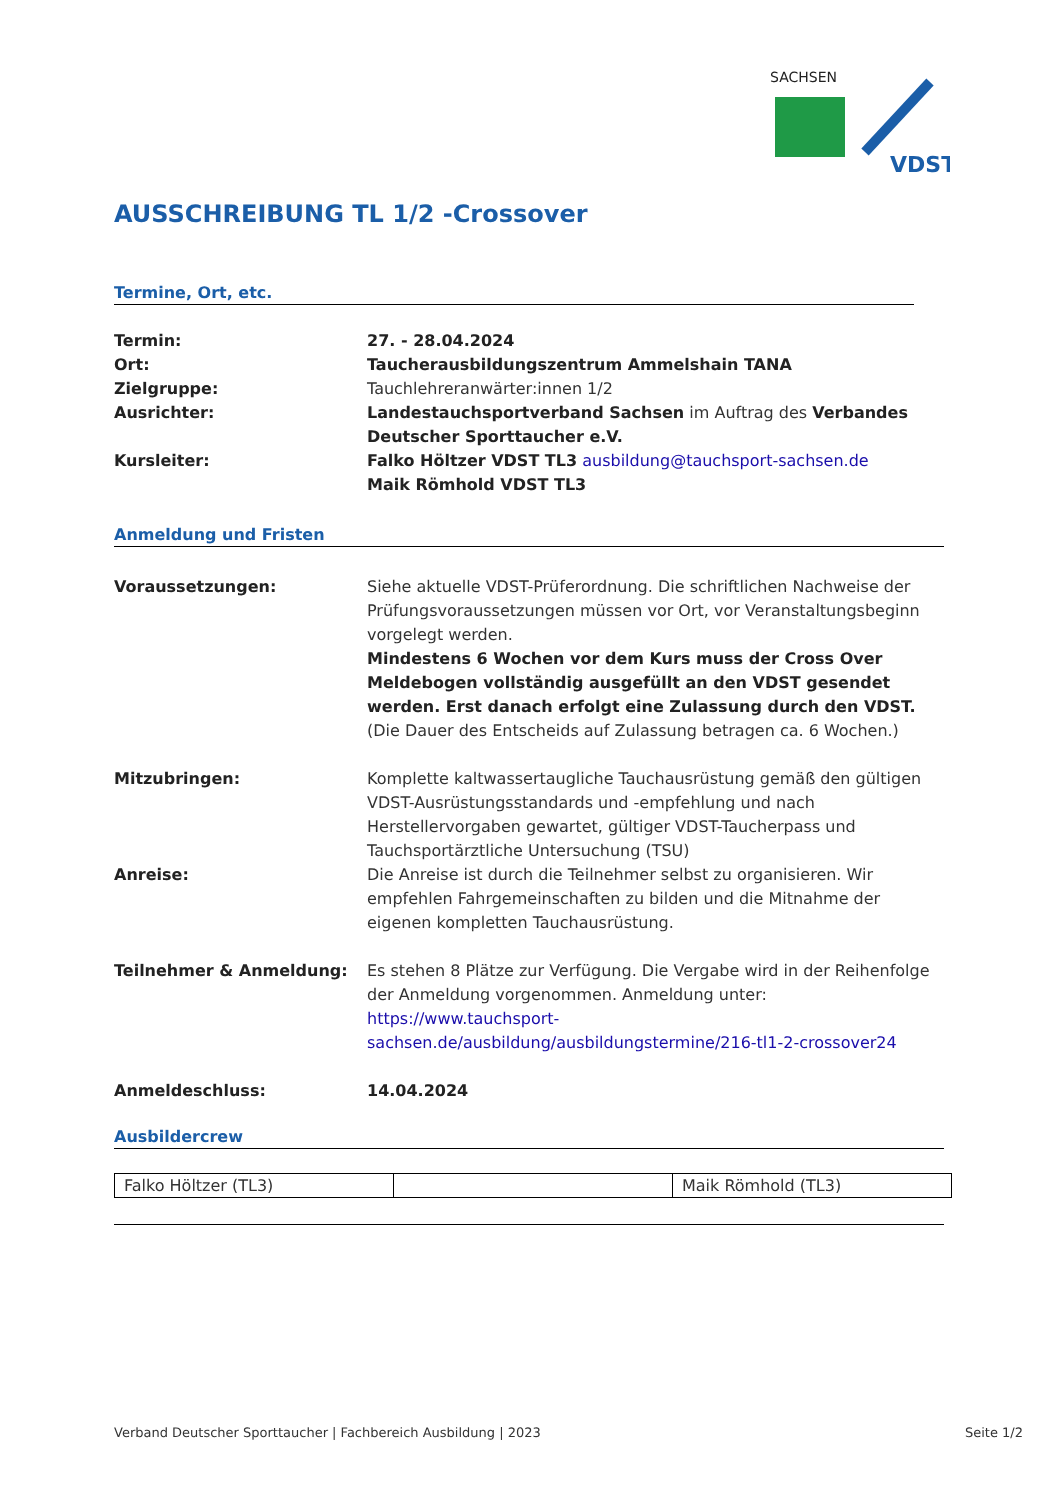SACHSEN
VDST
AUSSCHREIBUNG TL 1/2 -Crossover
Termine, Ort, etc.
Termin: 27. - 28.04.2024
Ort: Taucherausbildungszentrum Ammelshain TANA
Zielgruppe: Tauchlehreranwärter:innen 1/2
Ausrichter: Landestauchsportverband Sachsen im Auftrag des Verbandes Deutscher Sporttaucher e.V.
Kursleiter: Falko Höltzer VDST TL3 ausbildung@tauchsport-sachsen.de
Maik Römhold VDST TL3
Anmeldung und Fristen
Voraussetzungen: Siehe aktuelle VDST-Prüferordnung. Die schriftlichen Nachweise der Prüfungsvoraussetzungen müssen vor Ort, vor Veranstaltungsbeginn vorgelegt werden.
Mindestens 6 Wochen vor dem Kurs muss der Cross Over Meldebogen vollständig ausgefüllt an den VDST gesendet werden. Erst danach erfolgt eine Zulassung durch den VDST. (Die Dauer des Entscheids auf Zulassung betragen ca. 6 Wochen.)
Mitzubringen: Komplette kaltwassertaugliche Tauchausrüstung gemäß den gültigen VDST-Ausrüstungsstandards und -empfehlung und nach Herstellervorgaben gewartet, gültiger VDST-Taucherpass und Tauchsportärztliche Untersuchung (TSU)
Anreise: Die Anreise ist durch die Teilnehmer selbst zu organisieren. Wir empfehlen Fahrgemeinschaften zu bilden und die Mitnahme der eigenen kompletten Tauchausrüstung.
Teilnehmer & Anmeldung: Es stehen 8 Plätze zur Verfügung. Die Vergabe wird in der Reihenfolge der Anmeldung vorgenommen. Anmeldung unter:
https://www.tauchsport-sachsen.de/ausbildung/ausbildungstermine/216-tl1-2-crossover24
Anmeldeschluss: 14.04.2024
Ausbildercrew
| Falko Höltzer (TL3) | | Maik Römhold (TL3) |
Verband Deutscher Sporttaucher | Fachbereich Ausbildung | 2023 Seite 1/2